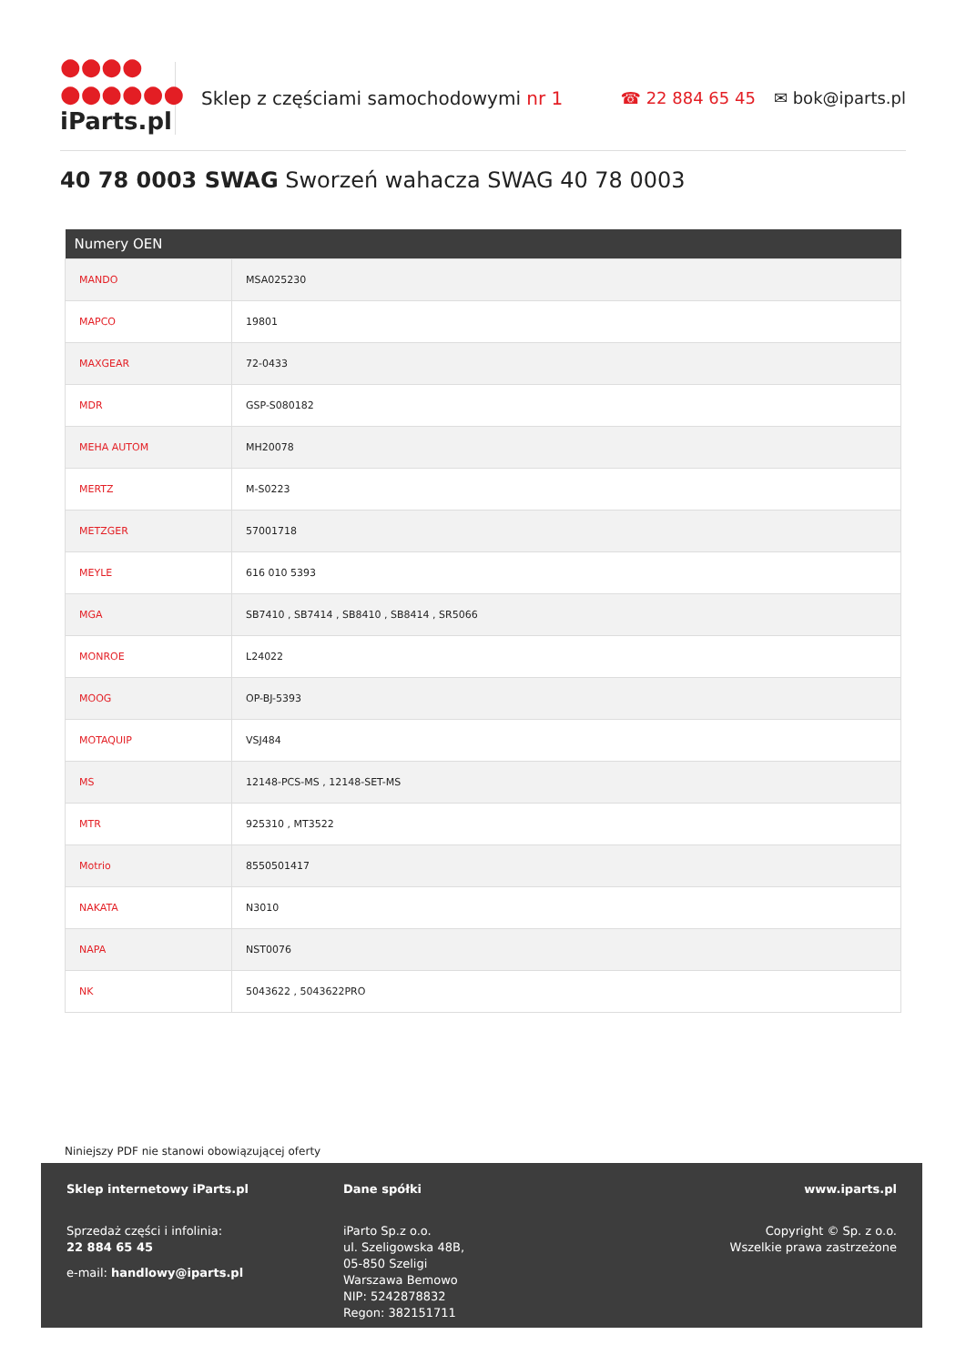●●●●
●●●●●●
iParts.pl
Sklep z częściami samochodowymi nr 1
☎ 22 884 65 45 ✉ bok@iparts.pl
40 78 0003 SWAG Sworzeń wahacza SWAG 40 78 0003
| Numery OEN | |
| --- | --- |
| MANDO | MSA025230 |
| MAPCO | 19801 |
| MAXGEAR | 72-0433 |
| MDR | GSP-S080182 |
| MEHA AUTOM | MH20078 |
| MERTZ | M-S0223 |
| METZGER | 57001718 |
| MEYLE | 616 010 5393 |
| MGA | SB7410 , SB7414 , SB8410 , SB8414 , SR5066 |
| MONROE | L24022 |
| MOOG | OP-BJ-5393 |
| MOTAQUIP | VSJ484 |
| MS | 12148-PCS-MS , 12148-SET-MS |
| MTR | 925310 , MT3522 |
| Motrio | 8550501417 |
| NAKATA | N3010 |
| NAPA | NST0076 |
| NK | 5043622 , 5043622PRO |
Niniejszy PDF nie stanowi obowiązującej oferty
Sklep internetowy iParts.pl
Sprzedaż części i infolinia:
22 884 65 45
e-mail: handlowy@iparts.pl
Dane spółki
iParto Sp.z o.o.
ul. Szeligowska 48B,
05-850 Szeligi
Warszawa Bemowo
NIP: 5242878832
Regon: 382151711
www.iparts.pl
Copyright © Sp. z o.o.
Wszelkie prawa zastrzeżone